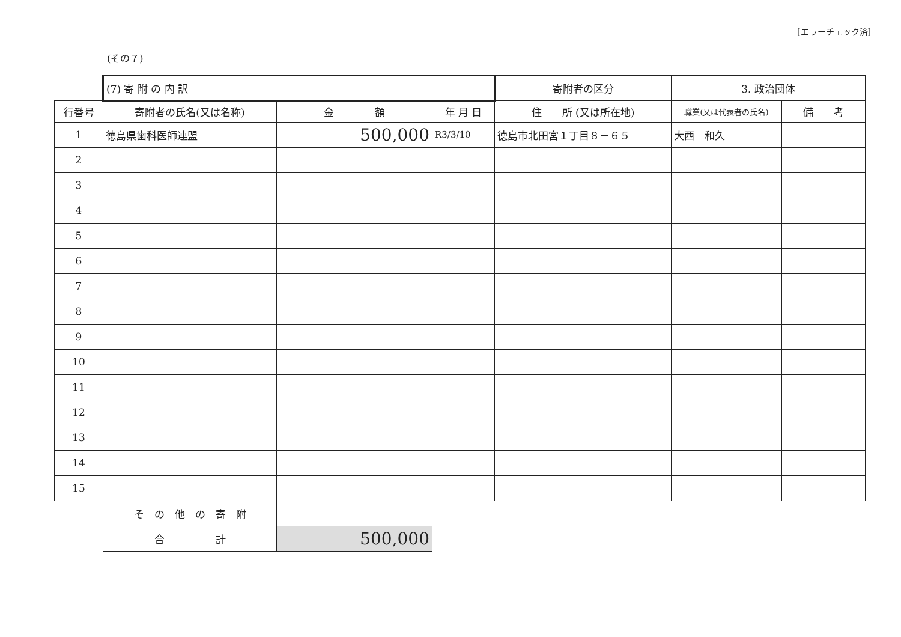[エラーチェック済]
(その７)
| | (7) 寄 附 の 内 訳 | | | 寄附者の区分 | 3. 政治団体 | |
| 行番号 | 寄附者の氏名(又は名称) | 金 額 | 年 月 日 | 住 所 (又は所在地) | 職業(又は代表者の氏名) | 備 考 |
| 1 | 徳島県歯科医師連盟 | 500,000 | R3/3/10 | 徳島市北田宮１丁目８－６５ | 大西 和久 | |
| 2 | | | | | | |
| 3 | | | | | | |
| 4 | | | | | | |
| 5 | | | | | | |
| 6 | | | | | | |
| 7 | | | | | | |
| 8 | | | | | | |
| 9 | | | | | | |
| 10 | | | | | | |
| 11 | | | | | | |
| 12 | | | | | | |
| 13 | | | | | | |
| 14 | | | | | | |
| 15 | | | | | | |
| | そ の 他 の 寄 附 | | | | | |
| | 合 計 | 500,000 | | | | |